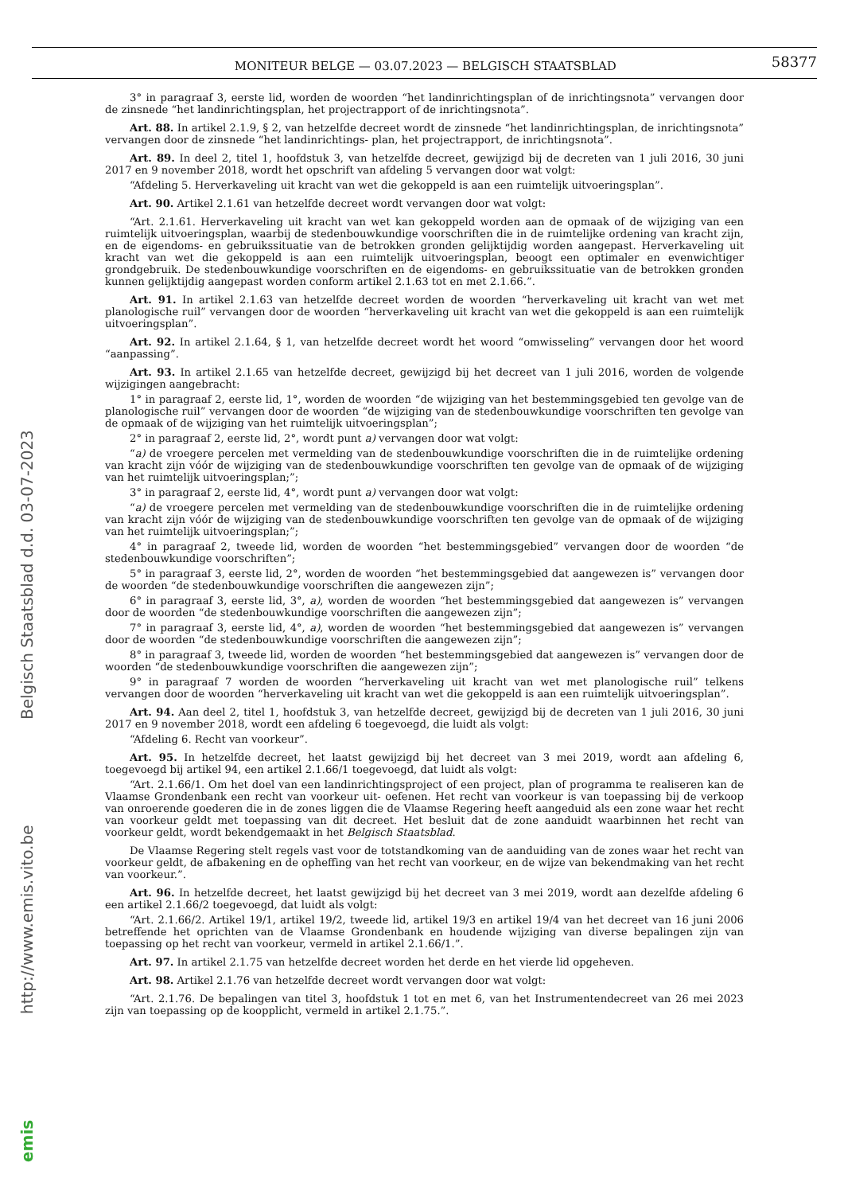MONITEUR BELGE — 03.07.2023 — BELGISCH STAATSBLAD
58377
emis http://www.emis.vito.be Belgisch Staatsblad d.d. 03-07-2023
3° in paragraaf 3, eerste lid, worden de woorden “het landinrichtingsplan of de inrichtingsnota” vervangen door de zinsnede “het landinrichtingsplan, het projectrapport of de inrichtingsnota”.
Art. 88. In artikel 2.1.9, § 2, van hetzelfde decreet wordt de zinsnede “het landinrichtingsplan, de inrichtingsnota” vervangen door de zinsnede “het landinrichtings- plan, het projectrapport, de inrichtingsnota”.
Art. 89. In deel 2, titel 1, hoofdstuk 3, van hetzelfde decreet, gewijzigd bij de decreten van 1 juli 2016, 30 juni 2017 en 9 november 2018, wordt het opschrift van afdeling 5 vervangen door wat volgt:
“Afdeling 5. Herverkaveling uit kracht van wet die gekoppeld is aan een ruimtelijk uitvoeringsplan”.
Art. 90. Artikel 2.1.61 van hetzelfde decreet wordt vervangen door wat volgt:
“Art. 2.1.61. Herverkaveling uit kracht van wet kan gekoppeld worden aan de opmaak of de wijziging van een ruimtelijk uitvoeringsplan, waarbij de stedenbouwkundige voorschriften die in de ruimtelijke ordening van kracht zijn, en de eigendoms- en gebruikssituatie van de betrokken gronden gelijktijdig worden aangepast. Herverkaveling uit kracht van wet die gekoppeld is aan een ruimtelijk uitvoeringsplan, beoogt een optimaler en evenwichtiger grondgebruik. De stedenbouwkundige voorschriften en de eigendoms- en gebruikssituatie van de betrokken gronden kunnen gelijktijdig aangepast worden conform artikel 2.1.63 tot en met 2.1.66.”.
Art. 91. In artikel 2.1.63 van hetzelfde decreet worden de woorden “herverkaveling uit kracht van wet met planologische ruil” vervangen door de woorden “herverkaveling uit kracht van wet die gekoppeld is aan een ruimtelijk uitvoeringsplan”.
Art. 92. In artikel 2.1.64, § 1, van hetzelfde decreet wordt het woord “omwisseling” vervangen door het woord “aanpassing”.
Art. 93. In artikel 2.1.65 van hetzelfde decreet, gewijzigd bij het decreet van 1 juli 2016, worden de volgende wijzigingen aangebracht:
1° in paragraaf 2, eerste lid, 1°, worden de woorden “de wijziging van het bestemmingsgebied ten gevolge van de planologische ruil” vervangen door de woorden “de wijziging van de stedenbouwkundige voorschriften ten gevolge van de opmaak of de wijziging van het ruimtelijk uitvoeringsplan”;
2° in paragraaf 2, eerste lid, 2°, wordt punt a) vervangen door wat volgt:
“a) de vroegere percelen met vermelding van de stedenbouwkundige voorschriften die in de ruimtelijke ordening van kracht zijn vóór de wijziging van de stedenbouwkundige voorschriften ten gevolge van de opmaak of de wijziging van het ruimtelijk uitvoeringsplan;”;
3° in paragraaf 2, eerste lid, 4°, wordt punt a) vervangen door wat volgt:
“a) de vroegere percelen met vermelding van de stedenbouwkundige voorschriften die in de ruimtelijke ordening van kracht zijn vóór de wijziging van de stedenbouwkundige voorschriften ten gevolge van de opmaak of de wijziging van het ruimtelijk uitvoeringsplan;”;
4° in paragraaf 2, tweede lid, worden de woorden “het bestemmingsgebied” vervangen door de woorden “de stedenbouwkundige voorschriften”;
5° in paragraaf 3, eerste lid, 2°, worden de woorden “het bestemmingsgebied dat aangewezen is” vervangen door de woorden “de stedenbouwkundige voorschriften die aangewezen zijn”;
6° in paragraaf 3, eerste lid, 3°, a), worden de woorden “het bestemmingsgebied dat aangewezen is” vervangen door de woorden “de stedenbouwkundige voorschriften die aangewezen zijn”;
7° in paragraaf 3, eerste lid, 4°, a), worden de woorden “het bestemmingsgebied dat aangewezen is” vervangen door de woorden “de stedenbouwkundige voorschriften die aangewezen zijn”;
8° in paragraaf 3, tweede lid, worden de woorden “het bestemmingsgebied dat aangewezen is” vervangen door de woorden “de stedenbouwkundige voorschriften die aangewezen zijn”;
9° in paragraaf 7 worden de woorden “herverkaveling uit kracht van wet met planologische ruil” telkens vervangen door de woorden “herverkaveling uit kracht van wet die gekoppeld is aan een ruimtelijk uitvoeringsplan”.
Art. 94. Aan deel 2, titel 1, hoofdstuk 3, van hetzelfde decreet, gewijzigd bij de decreten van 1 juli 2016, 30 juni 2017 en 9 november 2018, wordt een afdeling 6 toegevoegd, die luidt als volgt:
“Afdeling 6. Recht van voorkeur”.
Art. 95. In hetzelfde decreet, het laatst gewijzigd bij het decreet van 3 mei 2019, wordt aan afdeling 6, toegevoegd bij artikel 94, een artikel 2.1.66/1 toegevoegd, dat luidt als volgt:
“Art. 2.1.66/1. Om het doel van een landinrichtingsproject of een project, plan of programma te realiseren kan de Vlaamse Grondenbank een recht van voorkeur uit- oefenen. Het recht van voorkeur is van toepassing bij de verkoop van onroerende goederen die in de zones liggen die de Vlaamse Regering heeft aangeduid als een zone waar het recht van voorkeur geldt met toepassing van dit decreet. Het besluit dat de zone aanduidt waarbinnen het recht van voorkeur geldt, wordt bekendgemaakt in het Belgisch Staatsblad.
De Vlaamse Regering stelt regels vast voor de totstandkoming van de aanduiding van de zones waar het recht van voorkeur geldt, de afbakening en de opheffing van het recht van voorkeur, en de wijze van bekendmaking van het recht van voorkeur.”.
Art. 96. In hetzelfde decreet, het laatst gewijzigd bij het decreet van 3 mei 2019, wordt aan dezelfde afdeling 6 een artikel 2.1.66/2 toegevoegd, dat luidt als volgt:
“Art. 2.1.66/2. Artikel 19/1, artikel 19/2, tweede lid, artikel 19/3 en artikel 19/4 van het decreet van 16 juni 2006 betreffende het oprichten van de Vlaamse Grondenbank en houdende wijziging van diverse bepalingen zijn van toepassing op het recht van voorkeur, vermeld in artikel 2.1.66/1.”.
Art. 97. In artikel 2.1.75 van hetzelfde decreet worden het derde en het vierde lid opgeheven.
Art. 98. Artikel 2.1.76 van hetzelfde decreet wordt vervangen door wat volgt:
“Art. 2.1.76. De bepalingen van titel 3, hoofdstuk 1 tot en met 6, van het Instrumentendecreet van 26 mei 2023 zijn van toepassing op de koopplicht, vermeld in artikel 2.1.75.”.